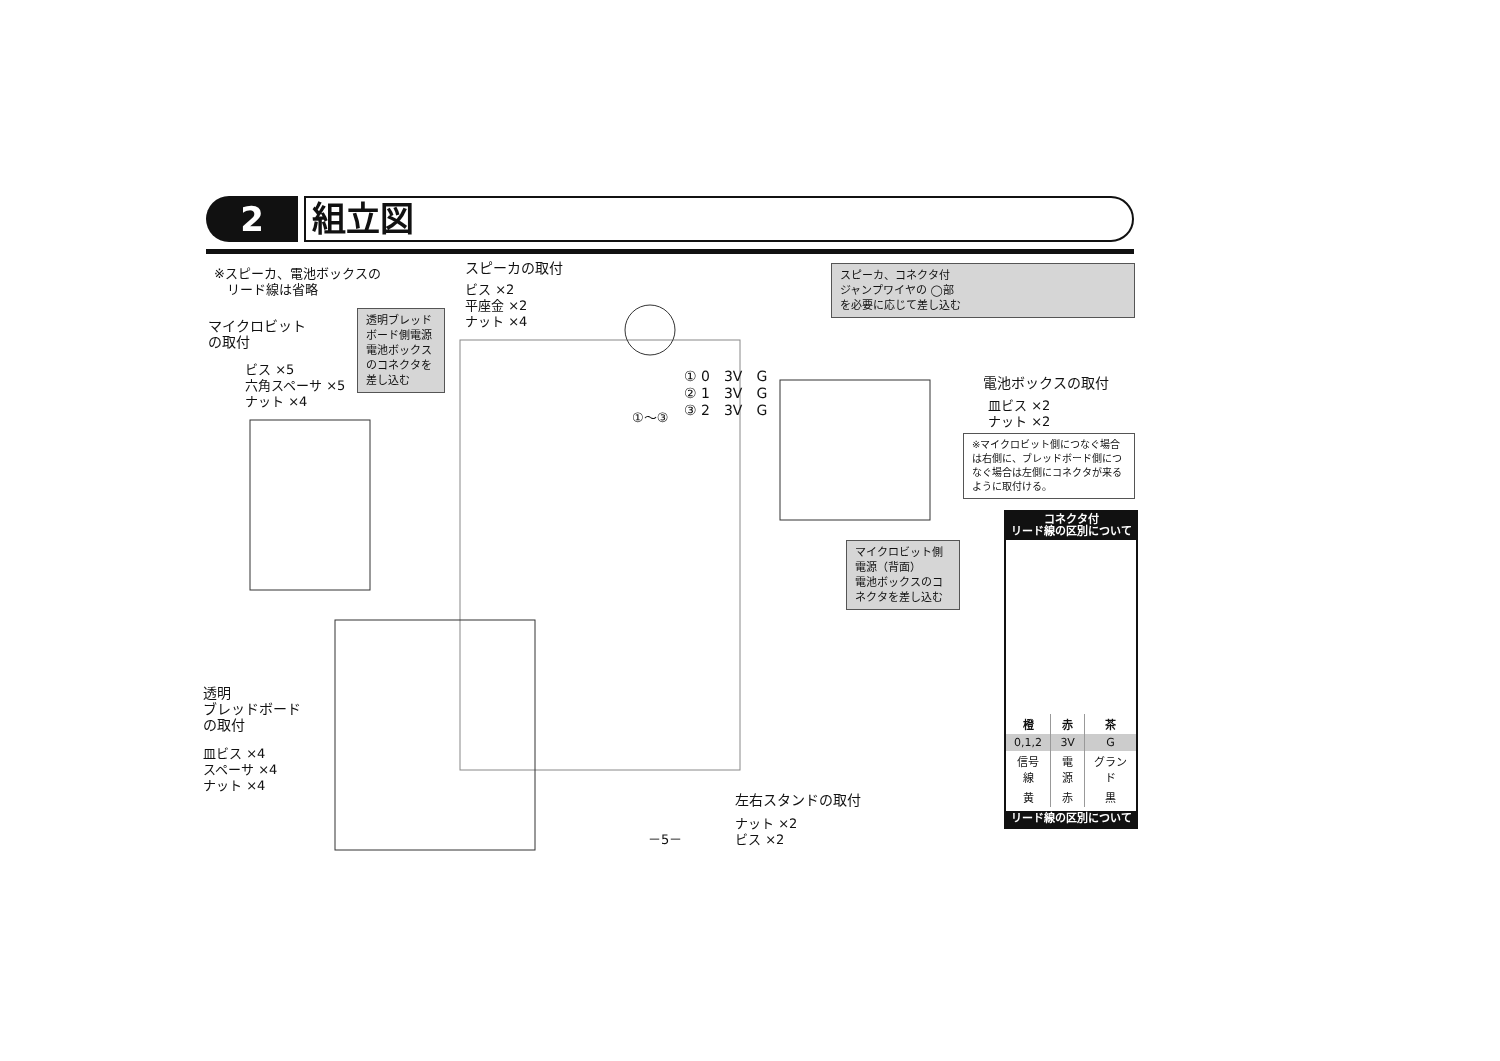2
組立図
※スピーカ、電池ボックスの
　リード線は省略
スピーカの取付
ビス ×2
平座金 ×2
ナット ×4
スピーカ、コネクタ付
ジャンプワイヤの ◯部
を必要に応じて差し込む
マイクロビット
の取付
ビス ×5
六角スペーサ ×5
ナット ×4
透明ブレッド
ボード側電源
電池ボックス
のコネクタを
差し込む
①〜③
① 0　3V　G
② 1　3V　G
③ 2　3V　G
電池ボックスの取付
皿ビス ×2
ナット ×2
※マイクロビット側につなぐ場合は右側に、ブレッドボード側につなぐ場合は左側にコネクタが来るように取付ける。
マイクロビット側
電源（背面）
電池ボックスのコネクタを差し込む
透明
ブレッドボード
の取付
皿ビス ×4
スペーサ ×4
ナット ×4
左右スタンドの取付
ナット ×2
ビス ×2
－5－
コネクタ付
リード線の区別について
| 橙 | 赤 | 茶 |
| --- | --- | --- |
| 0,1,2 | 3V | G |
| 信号線 | 電源 | グランド |
| 黄 | 赤 | 黒 |
リード線の区別について